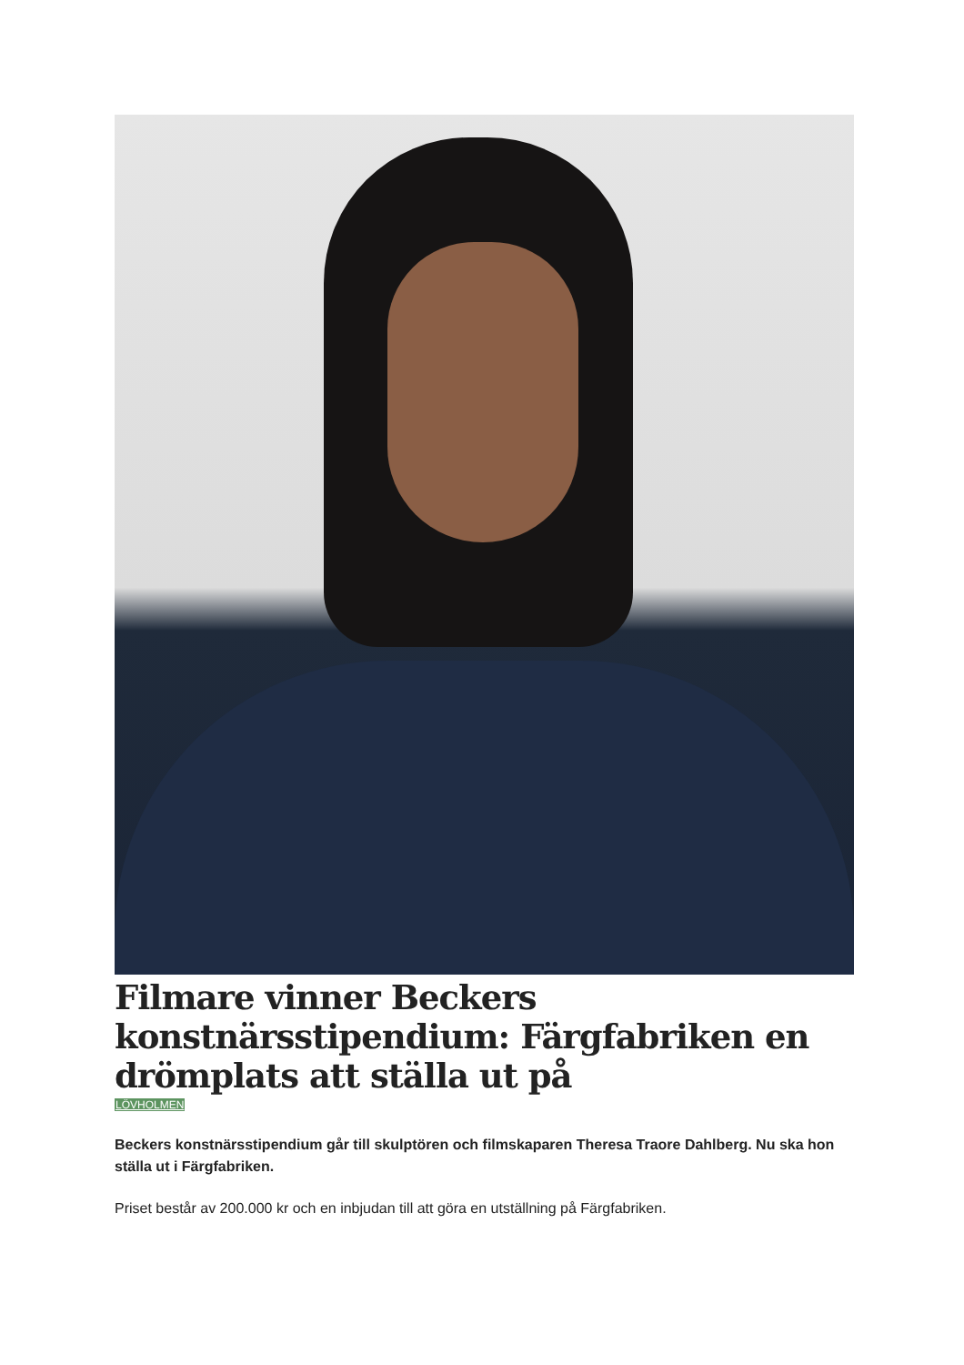Filmare vinner Beckers konstnärsstipendium: Färgfabriken en drömplats att ställa ut på
LÖVHOLMEN
Beckers konstnärsstipendium går till skulptören och filmskaparen Theresa Traore Dahlberg. Nu ska hon ställa ut i Färgfabriken.
Priset består av 200.000 kr och en inbjudan till att göra en utställning på Färgfabriken.